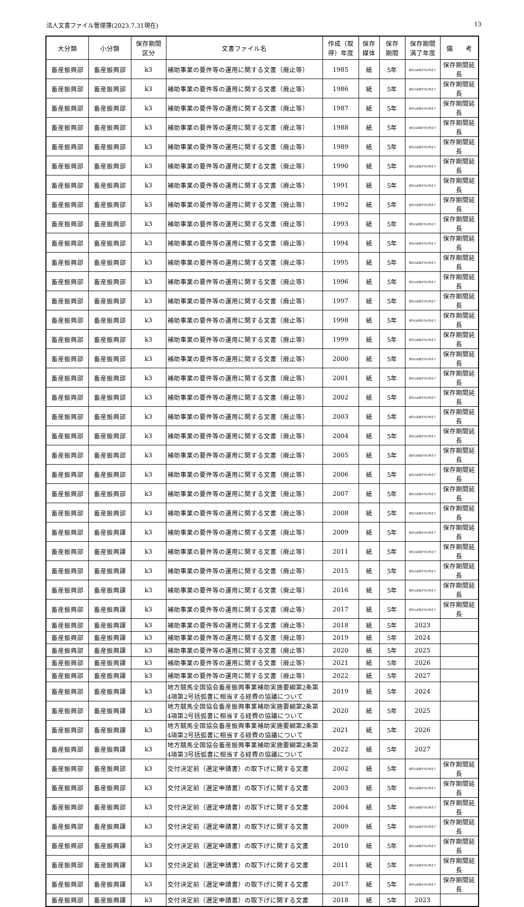法人文書ファイル管理簿(2023.7.31現在) 13
| 大分類 | 小分類 | 保存期間 区分 | 文書ファイル名 | 作成（取 得）年度 | 保存 媒体 | 保存 期間 | 保存期間 満了年度 | 備 考 |
| --- | --- | --- | --- | --- | --- | --- | --- | --- |
| 畜産振興部 | 畜産振興部 | k3 | 補助事業の要件等の運用に関する文書（廃止等） | 1985 | 紙 | 5年 | 保存の必要がやむ時まで | 保存期間延長 |
| 畜産振興部 | 畜産振興部 | k3 | 補助事業の要件等の運用に関する文書（廃止等） | 1986 | 紙 | 5年 | 保存の必要がやむ時まで | 保存期間延長 |
| 畜産振興部 | 畜産振興部 | k3 | 補助事業の要件等の運用に関する文書（廃止等） | 1987 | 紙 | 5年 | 保存の必要がやむ時まで | 保存期間延長 |
| 畜産振興部 | 畜産振興部 | k3 | 補助事業の要件等の運用に関する文書（廃止等） | 1988 | 紙 | 5年 | 保存の必要がやむ時まで | 保存期間延長 |
| 畜産振興部 | 畜産振興部 | k3 | 補助事業の要件等の運用に関する文書（廃止等） | 1989 | 紙 | 5年 | 保存の必要がやむ時まで | 保存期間延長 |
| 畜産振興部 | 畜産振興部 | k3 | 補助事業の要件等の運用に関する文書（廃止等） | 1990 | 紙 | 5年 | 保存の必要がやむ時まで | 保存期間延長 |
| 畜産振興部 | 畜産振興部 | k3 | 補助事業の要件等の運用に関する文書（廃止等） | 1991 | 紙 | 5年 | 保存の必要がやむ時まで | 保存期間延長 |
| 畜産振興部 | 畜産振興部 | k3 | 補助事業の要件等の運用に関する文書（廃止等） | 1992 | 紙 | 5年 | 保存の必要がやむ時まで | 保存期間延長 |
| 畜産振興部 | 畜産振興部 | k3 | 補助事業の要件等の運用に関する文書（廃止等） | 1993 | 紙 | 5年 | 保存の必要がやむ時まで | 保存期間延長 |
| 畜産振興部 | 畜産振興部 | k3 | 補助事業の要件等の運用に関する文書（廃止等） | 1994 | 紙 | 5年 | 保存の必要がやむ時まで | 保存期間延長 |
| 畜産振興部 | 畜産振興部 | k3 | 補助事業の要件等の運用に関する文書（廃止等） | 1995 | 紙 | 5年 | 保存の必要がやむ時まで | 保存期間延長 |
| 畜産振興部 | 畜産振興部 | k3 | 補助事業の要件等の運用に関する文書（廃止等） | 1996 | 紙 | 5年 | 保存の必要がやむ時まで | 保存期間延長 |
| 畜産振興部 | 畜産振興部 | k3 | 補助事業の要件等の運用に関する文書（廃止等） | 1997 | 紙 | 5年 | 保存の必要がやむ時まで | 保存期間延長 |
| 畜産振興部 | 畜産振興部 | k3 | 補助事業の要件等の運用に関する文書（廃止等） | 1998 | 紙 | 5年 | 保存の必要がやむ時まで | 保存期間延長 |
| 畜産振興部 | 畜産振興部 | k3 | 補助事業の要件等の運用に関する文書（廃止等） | 1999 | 紙 | 5年 | 保存の必要がやむ時まで | 保存期間延長 |
| 畜産振興部 | 畜産振興部 | k3 | 補助事業の要件等の運用に関する文書（廃止等） | 2000 | 紙 | 5年 | 保存の必要がやむ時まで | 保存期間延長 |
| 畜産振興部 | 畜産振興部 | k3 | 補助事業の要件等の運用に関する文書（廃止等） | 2001 | 紙 | 5年 | 保存の必要がやむ時まで | 保存期間延長 |
| 畜産振興部 | 畜産振興部 | k3 | 補助事業の要件等の運用に関する文書（廃止等） | 2002 | 紙 | 5年 | 保存の必要がやむ時まで | 保存期間延長 |
| 畜産振興部 | 畜産振興部 | k3 | 補助事業の要件等の運用に関する文書（廃止等） | 2003 | 紙 | 5年 | 保存の必要がやむ時まで | 保存期間延長 |
| 畜産振興部 | 畜産振興部 | k3 | 補助事業の要件等の運用に関する文書（廃止等） | 2004 | 紙 | 5年 | 保存の必要がやむ時まで | 保存期間延長 |
| 畜産振興部 | 畜産振興部 | k3 | 補助事業の要件等の運用に関する文書（廃止等） | 2005 | 紙 | 5年 | 保存の必要がやむ時まで | 保存期間延長 |
| 畜産振興部 | 畜産振興部 | k3 | 補助事業の要件等の運用に関する文書（廃止等） | 2006 | 紙 | 5年 | 保存の必要がやむ時まで | 保存期間延長 |
| 畜産振興部 | 畜産振興部 | k3 | 補助事業の要件等の運用に関する文書（廃止等） | 2007 | 紙 | 5年 | 保存の必要がやむ時まで | 保存期間延長 |
| 畜産振興部 | 畜産振興部 | k3 | 補助事業の要件等の運用に関する文書（廃止等） | 2008 | 紙 | 5年 | 保存の必要がやむ時まで | 保存期間延長 |
| 畜産振興部 | 畜産振興課 | k3 | 補助事業の要件等の運用に関する文書（廃止等） | 2009 | 紙 | 5年 | 保存の必要がやむ時まで | 保存期間延長 |
| 畜産振興部 | 畜産振興課 | k3 | 補助事業の要件等の運用に関する文書（廃止等） | 2011 | 紙 | 5年 | 保存の必要がやむ時まで | 保存期間延長 |
| 畜産振興部 | 畜産振興課 | k3 | 補助事業の要件等の運用に関する文書（廃止等） | 2015 | 紙 | 5年 | 保存の必要がやむ時まで | 保存期間延長 |
| 畜産振興部 | 畜産振興課 | k3 | 補助事業の要件等の運用に関する文書（廃止等） | 2016 | 紙 | 5年 | 保存の必要がやむ時まで | 保存期間延長 |
| 畜産振興部 | 畜産振興課 | k3 | 補助事業の要件等の運用に関する文書（廃止等） | 2017 | 紙 | 5年 | 保存の必要がやむ時まで | 保存期間延長 |
| 畜産振興部 | 畜産振興課 | k3 | 補助事業の要件等の運用に関する文書（廃止等） | 2018 | 紙 | 5年 | 2023 | |
| 畜産振興部 | 畜産振興課 | k3 | 補助事業の要件等の運用に関する文書（廃止等） | 2019 | 紙 | 5年 | 2024 | |
| 畜産振興部 | 畜産振興課 | k3 | 補助事業の要件等の運用に関する文書（廃止等） | 2020 | 紙 | 5年 | 2025 | |
| 畜産振興部 | 畜産振興課 | k3 | 補助事業の要件等の運用に関する文書（廃止等） | 2021 | 紙 | 5年 | 2026 | |
| 畜産振興部 | 畜産振興課 | k3 | 補助事業の要件等の運用に関する文書（廃止等） | 2022 | 紙 | 5年 | 2027 | |
| 畜産振興部 | 畜産振興課 | k3 | 地方競馬全国協会畜産振興事業補助実施要綱第2条第4項第2号括弧書に相当する経費の協議について | 2019 | 紙 | 5年 | 2024 | |
| 畜産振興部 | 畜産振興課 | k3 | 地方競馬全国協会畜産振興事業補助実施要綱第2条第4項第2号括弧書に相当する経費の協議について | 2020 | 紙 | 5年 | 2025 | |
| 畜産振興部 | 畜産振興課 | k3 | 地方競馬全国協会畜産振興事業補助実施要綱第2条第4項第2号括弧書に相当する経費の協議について | 2021 | 紙 | 5年 | 2026 | |
| 畜産振興部 | 畜産振興課 | k3 | 地方競馬全国協会畜産振興事業補助実施要綱第2条第4項第3号括弧書に相当する経費の協議について | 2022 | 紙 | 5年 | 2027 | |
| 畜産振興部 | 畜産振興部 | k3 | 交付決定前（選定申請書）の取下げに関する文書 | 2002 | 紙 | 5年 | 保存の必要がやむ時まで | 保存期間延長 |
| 畜産振興部 | 畜産振興部 | k3 | 交付決定前（選定申請書）の取下げに関する文書 | 2003 | 紙 | 5年 | 保存の必要がやむ時まで | 保存期間延長 |
| 畜産振興部 | 畜産振興部 | k3 | 交付決定前（選定申請書）の取下げに関する文書 | 2004 | 紙 | 5年 | 保存の必要がやむ時まで | 保存期間延長 |
| 畜産振興部 | 畜産振興課 | k3 | 交付決定前（選定申請書）の取下げに関する文書 | 2009 | 紙 | 5年 | 保存の必要がやむ時まで | 保存期間延長 |
| 畜産振興部 | 畜産振興課 | k3 | 交付決定前（選定申請書）の取下げに関する文書 | 2010 | 紙 | 5年 | 保存の必要がやむ時まで | 保存期間延長 |
| 畜産振興部 | 畜産振興課 | k3 | 交付決定前（選定申請書）の取下げに関する文書 | 2011 | 紙 | 5年 | 保存の必要がやむ時まで | 保存期間延長 |
| 畜産振興部 | 畜産振興課 | k3 | 交付決定前（選定申請書）の取下げに関する文書 | 2017 | 紙 | 5年 | 保存の必要がやむ時まで | 保存期間延長 |
| 畜産振興部 | 畜産振興課 | k3 | 交付決定前（選定申請書）の取下げに関する文書 | 2018 | 紙 | 5年 | 2023 | |